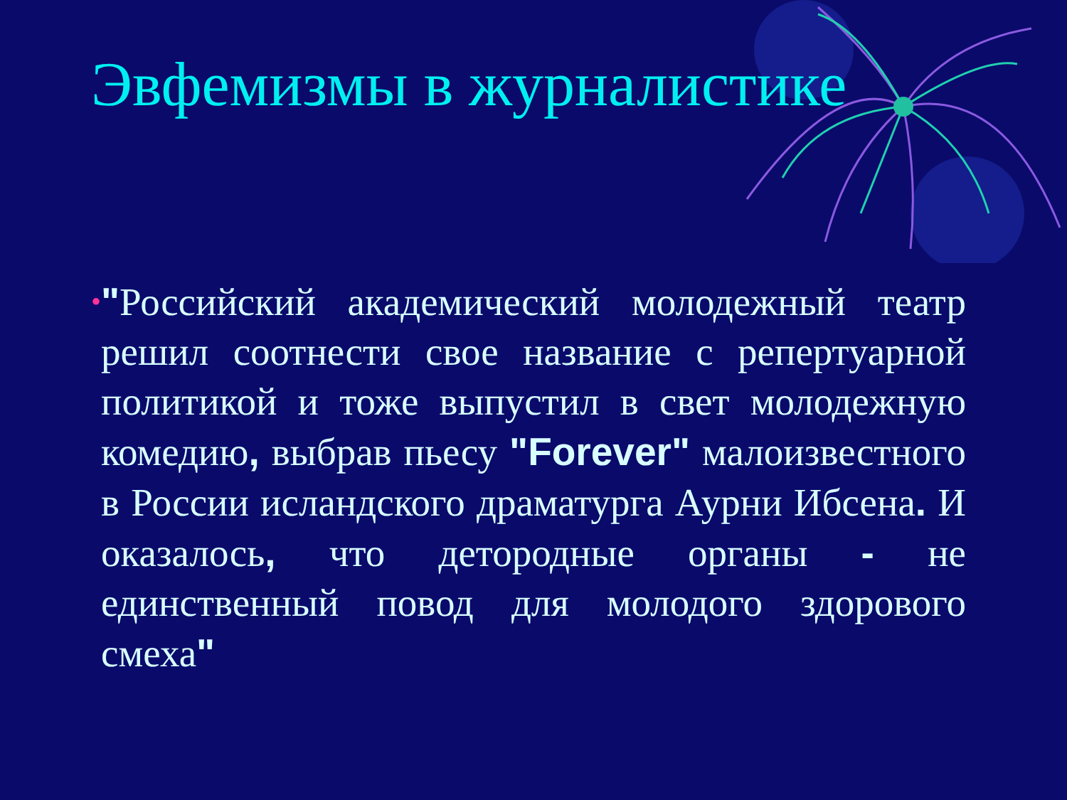Эвфемизмы в журналистике
•
"Российский академический молодежный театр решил соотнести свое название с репертуарной политикой и тоже выпустил в свет молодежную комедию, выбрав пьесу "Forever" малоизвестного в России исландского драматурга Аурни Ибсена. И оказалось, что детородные органы - не единственный повод для молодого здорового смеха"